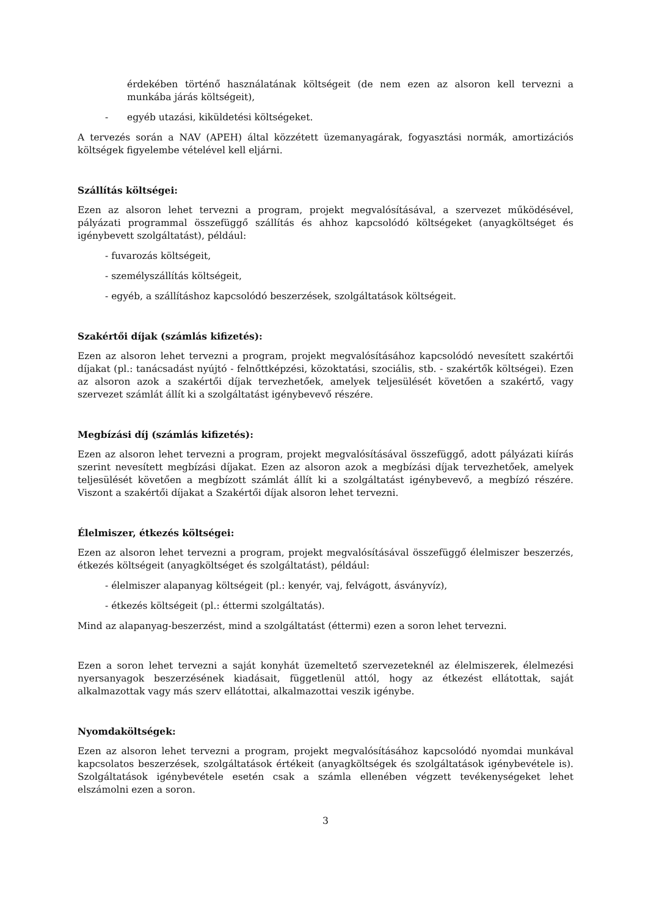érdekében történő használatának költségeit (de nem ezen az alsoron kell tervezni a munkába járás költségeit),
- egyéb utazási, kiküldetési költségeket.
A tervezés során a NAV (APEH) által közzétett üzemanyagárak, fogyasztási normák, amortizációs költségek figyelembe vételével kell eljárni.
Szállítás költségei:
Ezen az alsoron lehet tervezni a program, projekt megvalósításával, a szervezet működésével, pályázati programmal összefüggő szállítás és ahhoz kapcsolódó költségeket (anyagköltséget és igénybevett szolgáltatást), például:
- fuvarozás költségeit,
- személyszállítás költségeit,
- egyéb, a szállításhoz kapcsolódó beszerzések, szolgáltatások költségeit.
Szakértői díjak (számlás kifizetés):
Ezen az alsoron lehet tervezni a program, projekt megvalósításához kapcsolódó nevesített szakértői díjakat (pl.: tanácsadást nyújtó - felnőttképzési, közoktatási, szociális, stb. - szakértők költségei). Ezen az alsoron azok a szakértői díjak tervezhetőek, amelyek teljesülését követően a szakértő, vagy szervezet számlát állít ki a szolgáltatást igénybevevő részére.
Megbízási díj (számlás kifizetés):
Ezen az alsoron lehet tervezni a program, projekt megvalósításával összefüggő, adott pályázati kiírás szerint nevesített megbízási díjakat. Ezen az alsoron azok a megbízási díjak tervezhetőek, amelyek teljesülését követően a megbízott számlát állít ki a szolgáltatást igénybevevő, a megbízó részére. Viszont a szakértői díjakat a Szakértői díjak alsoron lehet tervezni.
Élelmiszer, étkezés költségei:
Ezen az alsoron lehet tervezni a program, projekt megvalósításával összefüggő élelmiszer beszerzés, étkezés költségeit (anyagköltséget és szolgáltatást), például:
- élelmiszer alapanyag költségeit (pl.: kenyér, vaj, felvágott, ásványvíz),
- étkezés költségeit (pl.: éttermi szolgáltatás).
Mind az alapanyag-beszerzést, mind a szolgáltatást (éttermi) ezen a soron lehet tervezni.
Ezen a soron lehet tervezni a saját konyhát üzemeltető szervezeteknél az élelmiszerek, élelmezési nyersanyagok beszerzésének kiadásait, függetlenül attól, hogy az étkezést ellátottak, saját alkalmazottak vagy más szerv ellátottai, alkalmazottai veszik igénybe.
Nyomdaköltségek:
Ezen az alsoron lehet tervezni a program, projekt megvalósításához kapcsolódó nyomdai munkával kapcsolatos beszerzések, szolgáltatások értékeit (anyagköltségek és szolgáltatások igénybevétele is). Szolgáltatások igénybevétele esetén csak a számla ellenében végzett tevékenységeket lehet elszámolni ezen a soron.
3